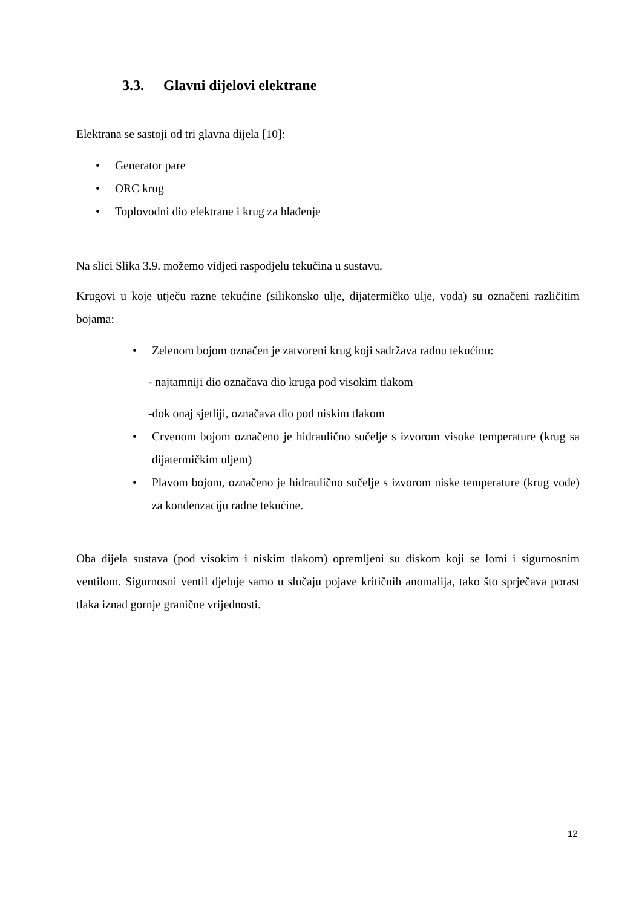3.3. Glavni dijelovi elektrane
Elektrana se sastoji od tri glavna dijela [10]:
• Generator pare
• ORC krug
• Toplovodni dio elektrane i krug za hlađenje
Na slici Slika 3.9. možemo vidjeti raspodjelu tekučina u sustavu.
Krugovi u koje utječu razne tekućine (silikonsko ulje, dijatermičko ulje, voda) su označeni različitim bojama:
• Zelenom bojom označen je zatvoreni krug koji sadržava radnu tekućinu:
- najtamniji dio označava dio kruga pod visokim tlakom
-dok onaj sjetliji, označava dio pod niskim tlakom
• Crvenom bojom označeno je hidraulično sučelje s izvorom visoke temperature (krug sa dijatermičkim uljem)
• Plavom bojom, označeno je hidraulično sučelje s izvorom niske temperature (krug vode) za kondenzaciju radne tekućine.
Oba dijela sustava (pod visokim i niskim tlakom) opremljeni su diskom koji se lomi i sigurnosnim ventilom. Sigurnosni ventil djeluje samo u slučaju pojave kritičnih anomalija, tako što sprječava porast tlaka iznad gornje granične vrijednosti.
12